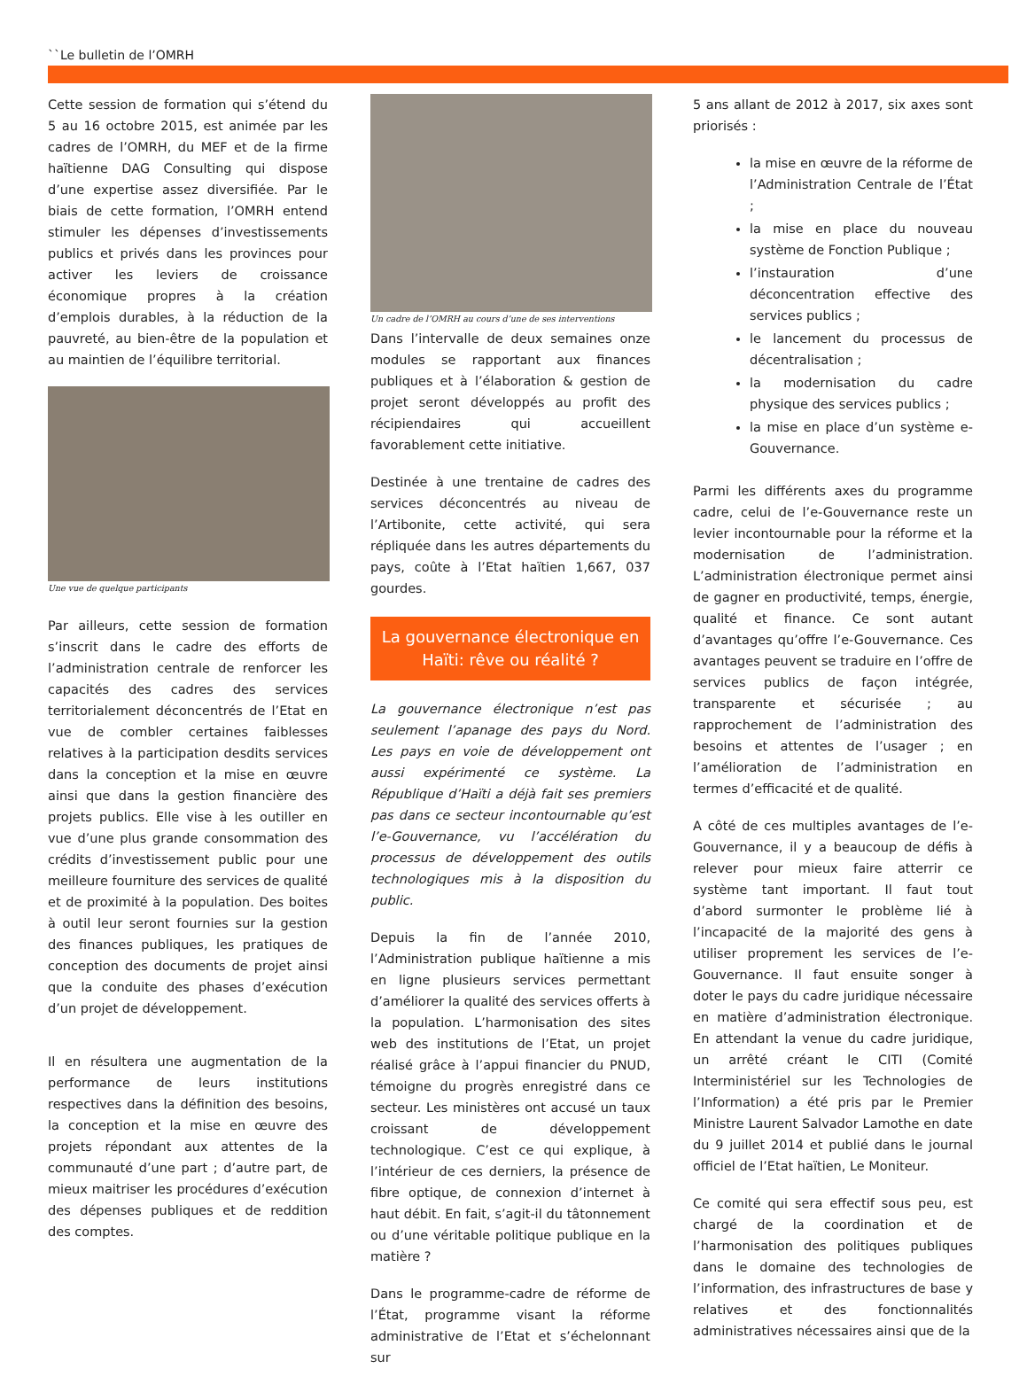``Le bulletin de l’OMRH
Cette session de formation qui s’étend du 5 au 16 octobre 2015, est animée par les cadres de l’OMRH, du MEF et de la firme haïtienne DAG Consulting qui dispose d’une expertise assez diversifiée. Par le biais de cette formation, l’OMRH entend stimuler les dépenses d’investissements publics et privés dans les provinces pour activer les leviers de croissance économique propres à la création d’emplois durables, à la réduction de la pauvreté, au bien-être de la population et au maintien de l’équilibre territorial.
Une vue de quelque participants
Par ailleurs, cette session de formation s’inscrit dans le cadre des efforts de l’administration centrale de renforcer les capacités des cadres des services territorialement déconcentrés de l’Etat en vue de combler certaines faiblesses relatives à la participation desdits services dans la conception et la mise en œuvre ainsi que dans la gestion financière des projets publics. Elle vise à les outiller en vue d’une plus grande consommation des crédits d’investissement public pour une meilleure fourniture des services de qualité et de proximité à la population. Des boites à outil leur seront fournies sur la gestion des finances publiques, les pratiques de conception des documents de projet ainsi que la conduite des phases d’exécution d’un projet de développement.
Il en résultera une augmentation de la performance de leurs institutions respectives dans la définition des besoins, la conception et la mise en œuvre des projets répondant aux attentes de la communauté d’une part ; d’autre part, de mieux maitriser les procédures d’exécution des dépenses publiques et de reddition des comptes.
Un cadre de l’OMRH au cours d’une de ses interventions
Dans l’intervalle de deux semaines onze modules se rapportant aux finances publiques et à l’élaboration & gestion de projet seront développés au profit des récipiendaires qui accueillent favorablement cette initiative.
Destinée à une trentaine de cadres des services déconcentrés au niveau de l’Artibonite, cette activité, qui sera répliquée dans les autres départements du pays, coûte à l’Etat haïtien 1,667, 037 gourdes.
La gouvernance électronique en Haïti: rêve ou réalité ?
La gouvernance électronique n’est pas seulement l’apanage des pays du Nord. Les pays en voie de développement ont aussi expérimenté ce système. La République d’Haïti a déjà fait ses premiers pas dans ce secteur incontournable qu’est l’e-Gouvernance, vu l’accélération du processus de développement des outils technologiques mis à la disposition du public.
Depuis la fin de l’année 2010, l’Administration publique haïtienne a mis en ligne plusieurs services permettant d’améliorer la qualité des services offerts à la population. L’harmonisation des sites web des institutions de l’Etat, un projet réalisé grâce à l’appui financier du PNUD, témoigne du progrès enregistré dans ce secteur. Les ministères ont accusé un taux croissant de développement technologique. C’est ce qui explique, à l’intérieur de ces derniers, la présence de fibre optique, de connexion d’internet à haut débit. En fait, s’agit-il du tâtonnement ou d’une véritable politique publique en la matière ?
Dans le programme-cadre de réforme de l’État, programme visant la réforme administrative de l’Etat et s’échelonnant sur
5 ans allant de 2012 à 2017, six axes sont priorisés :
la mise en œuvre de la réforme de l’Administration Centrale de l’État ;
la mise en place du nouveau système de Fonction Publique ;
l’instauration d’une déconcentration effective des services publics ;
le lancement du processus de décentralisation ;
la modernisation du cadre physique des services publics ;
la mise en place d’un système e-Gouvernance.
Parmi les différents axes du programme cadre, celui de l’e-Gouvernance reste un levier incontournable pour la réforme et la modernisation de l’administration. L’administration électronique permet ainsi de gagner en productivité, temps, énergie, qualité et finance. Ce sont autant d’avantages qu’offre l’e-Gouvernance. Ces avantages peuvent se traduire en l’offre de services publics de façon intégrée, transparente et sécurisée ; au rapprochement de l’administration des besoins et attentes de l’usager ; en l’amélioration de l’administration en termes d’efficacité et de qualité.
A côté de ces multiples avantages de l’e-Gouvernance, il y a beaucoup de défis à relever pour mieux faire atterrir ce système tant important. Il faut tout d’abord surmonter le problème lié à l’incapacité de la majorité des gens à utiliser proprement les services de l’e-Gouvernance. Il faut ensuite songer à doter le pays du cadre juridique nécessaire en matière d’administration électronique. En attendant la venue du cadre juridique, un arrêté créant le CITI (Comité Interministériel sur les Technologies de l’Information) a été pris par le Premier Ministre Laurent Salvador Lamothe en date du 9 juillet 2014 et publié dans le journal officiel de l’Etat haïtien, Le Moniteur.
Ce comité qui sera effectif sous peu, est chargé de la coordination et de l’harmonisation des politiques publiques dans le domaine des technologies de l’information, des infrastructures de base y relatives et des fonctionnalités administratives nécessaires ainsi que de la